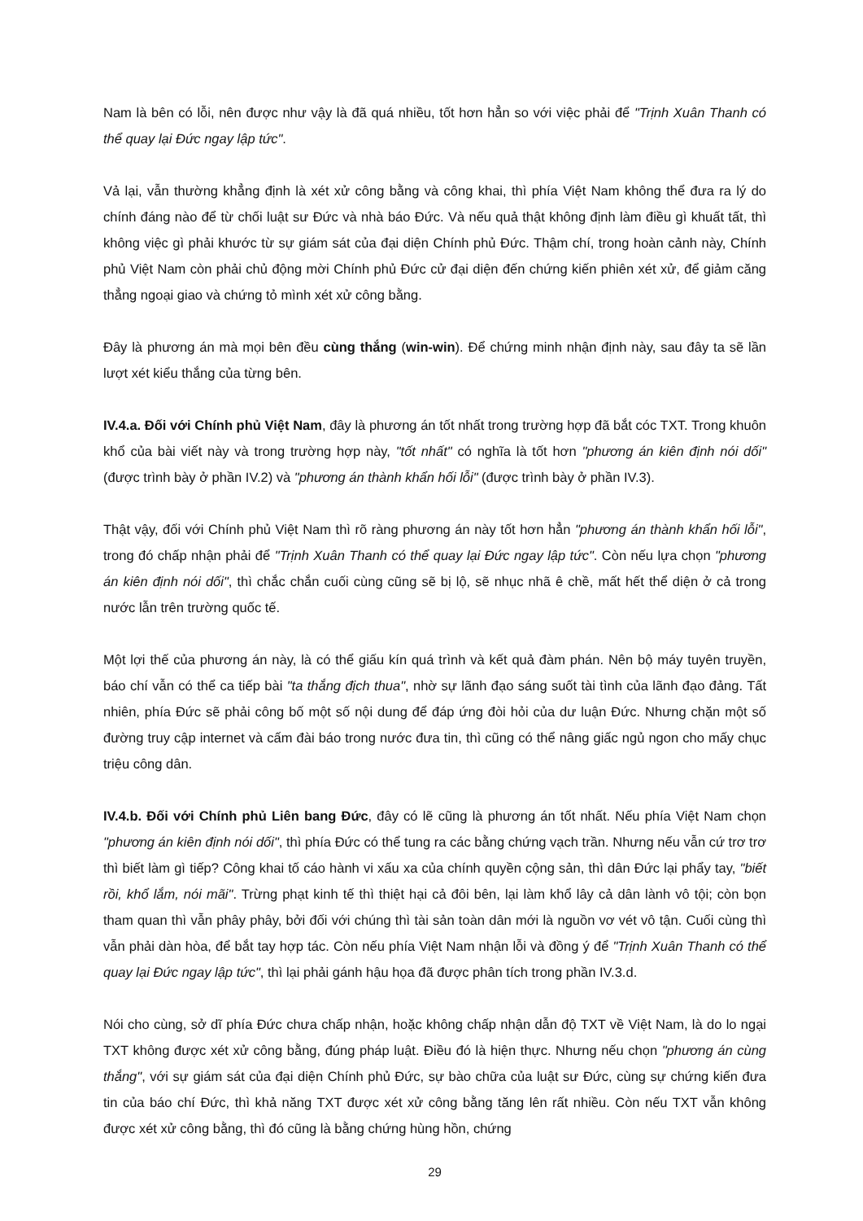Nam là bên có lỗi, nên được như vậy là đã quá nhiều, tốt hơn hẳn so với việc phải để "Trịnh Xuân Thanh có thể quay lại Đức ngay lập tức".
Vả lại, vẫn thường khẳng định là xét xử công bằng và công khai, thì phía Việt Nam không thể đưa ra lý do chính đáng nào để từ chối luật sư Đức và nhà báo Đức. Và nếu quả thật không định làm điều gì khuất tất, thì không việc gì phải khước từ sự giám sát của đại diện Chính phủ Đức. Thậm chí, trong hoàn cảnh này, Chính phủ Việt Nam còn phải chủ động mời Chính phủ Đức cử đại diện đến chứng kiến phiên xét xử, để giảm căng thẳng ngoại giao và chứng tỏ mình xét xử công bằng.
Đây là phương án mà mọi bên đều cùng thắng (win-win). Để chứng minh nhận định này, sau đây ta sẽ lần lượt xét kiểu thắng của từng bên.
IV.4.a. Đối với Chính phủ Việt Nam, đây là phương án tốt nhất trong trường hợp đã bắt cóc TXT. Trong khuôn khổ của bài viết này và trong trường hợp này, "tốt nhất" có nghĩa là tốt hơn "phương án kiên định nói dối" (được trình bày ở phần IV.2) và "phương án thành khẩn hối lỗi" (được trình bày ở phần IV.3).
Thật vậy, đối với Chính phủ Việt Nam thì rõ ràng phương án này tốt hơn hẳn "phương án thành khẩn hối lỗi", trong đó chấp nhận phải để "Trịnh Xuân Thanh có thể quay lại Đức ngay lập tức". Còn nếu lựa chọn "phương án kiên định nói dối", thì chắc chắn cuối cùng cũng sẽ bị lộ, sẽ nhục nhã ê chề, mất hết thể diện ở cả trong nước lẫn trên trường quốc tế.
Một lợi thế của phương án này, là có thể giấu kín quá trình và kết quả đàm phán. Nên bộ máy tuyên truyền, báo chí vẫn có thể ca tiếp bài "ta thắng địch thua", nhờ sự lãnh đạo sáng suốt tài tình của lãnh đạo đảng. Tất nhiên, phía Đức sẽ phải công bố một số nội dung để đáp ứng đòi hỏi của dư luận Đức. Nhưng chặn một số đường truy cập internet và cấm đài báo trong nước đưa tin, thì cũng có thể nâng giấc ngủ ngon cho mấy chục triệu công dân.
IV.4.b. Đối với Chính phủ Liên bang Đức, đây có lẽ cũng là phương án tốt nhất. Nếu phía Việt Nam chọn "phương án kiên định nói dối", thì phía Đức có thể tung ra các bằng chứng vạch trần. Nhưng nếu vẫn cứ trơ trơ thì biết làm gì tiếp? Công khai tố cáo hành vi xấu xa của chính quyền cộng sản, thì dân Đức lại phẩy tay, "biết rồi, khổ lắm, nói mãi". Trừng phạt kinh tế thì thiệt hại cả đôi bên, lại làm khổ lây cả dân lành vô tội; còn bọn tham quan thì vẫn phây phây, bởi đối với chúng thì tài sản toàn dân mới là nguồn vơ vét vô tận. Cuối cùng thì vẫn phải dàn hòa, để bắt tay hợp tác. Còn nếu phía Việt Nam nhận lỗi và đồng ý để "Trịnh Xuân Thanh có thể quay lại Đức ngay lập tức", thì lại phải gánh hậu họa đã được phân tích trong phần IV.3.d.
Nói cho cùng, sở dĩ phía Đức chưa chấp nhận, hoặc không chấp nhận dẫn độ TXT về Việt Nam, là do lo ngại TXT không được xét xử công bằng, đúng pháp luật. Điều đó là hiện thực. Nhưng nếu chọn "phương án cùng thắng", với sự giám sát của đại diện Chính phủ Đức, sự bào chữa của luật sư Đức, cùng sự chứng kiến đưa tin của báo chí Đức, thì khả năng TXT được xét xử công bằng tăng lên rất nhiều. Còn nếu TXT vẫn không được xét xử công bằng, thì đó cũng là bằng chứng hùng hồn, chứng
29